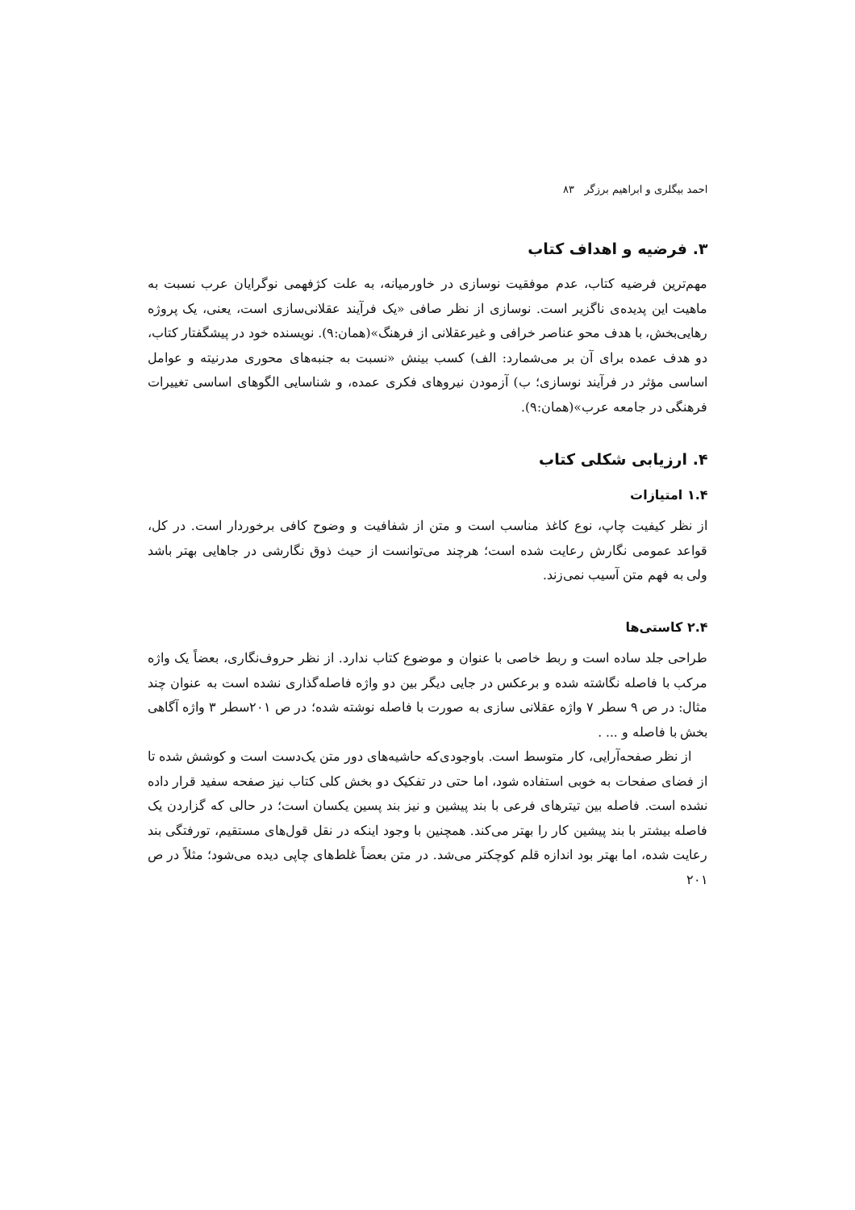احمد بیگلری و ابراهیم برزگر ۸۳
۳. فرضیه و اهداف کتاب
مهم‌ترین فرضیه کتاب، عدم موفقیت نوسازی در خاورمیانه، به علت کژفهمی نوگرایان عرب نسبت به ماهیت این پدیده‌ی ناگزیر است. نوسازی از نظر صافی «یک فرآیند عقلانی‌سازی است، یعنی، یک پروژه رهایی‌بخش، با هدف محو عناصر خرافی و غیرعقلانی از فرهنگ»(همان:۹). نویسنده خود در پیشگفتار کتاب، دو هدف عمده برای آن بر می‌شمارد: الف) کسب بینش «نسبت به جنبه‌های محوری مدرنیته و عوامل اساسی مؤثر در فرآیند نوسازی؛ ب) آزمودن نیروهای فکری عمده، و شناسایی الگوهای اساسی تغییرات فرهنگی در جامعه عرب»(همان:۹).
۴. ارزیابی شکلی کتاب
۱.۴ امتیازات
از نظر کیفیت چاپ، نوع کاغذ مناسب است و متن از شفافیت و وضوح کافی برخوردار است. در کل، قواعد عمومی نگارش رعایت شده است؛ هرچند می‌توانست از حیث ذوق نگارشی در جاهایی بهتر باشد ولی به فهم متن آسیب نمی‌زند.
۲.۴ کاستی‌ها
طراحی جلد ساده است و ربط خاصی با عنوان و موضوع کتاب ندارد. از نظر حروف‌نگاری، بعضاً یک واژه مرکب با فاصله نگاشته شده و برعکس در جایی دیگر بین دو واژه فاصله‌گذاری نشده است به عنوان چند مثال: در ص ۹ سطر ۷ واژه عقلانی سازی به صورت با فاصله نوشته شده؛ در ص ۲۰۱سطر ۳ واژه آگاهی بخش با فاصله و ... .
از نظر صفحه‌آرایی، کار متوسط است. باوجودی‌که حاشیه‌های دور متن یک‌دست است و کوشش شده تا از فضای صفحات به خوبی استفاده شود، اما حتی در تفکیک دو بخش کلی کتاب نیز صفحه سفید قرار داده نشده است. فاصله بین تیترهای فرعی با بند پیشین و نیز بند پسین یکسان است؛ در حالی که گزاردن یک فاصله بیشتر با بند پیشین کار را بهتر می‌کند. همچنین با وجود اینکه در نقل قول‌های مستقیم، تورفتگی بند رعایت شده، اما بهتر بود اندازه قلم کوچکتر می‌شد. در متن بعضاً غلط‌های چاپی دیده می‌شود؛ مثلاً در ص ۲۰۱